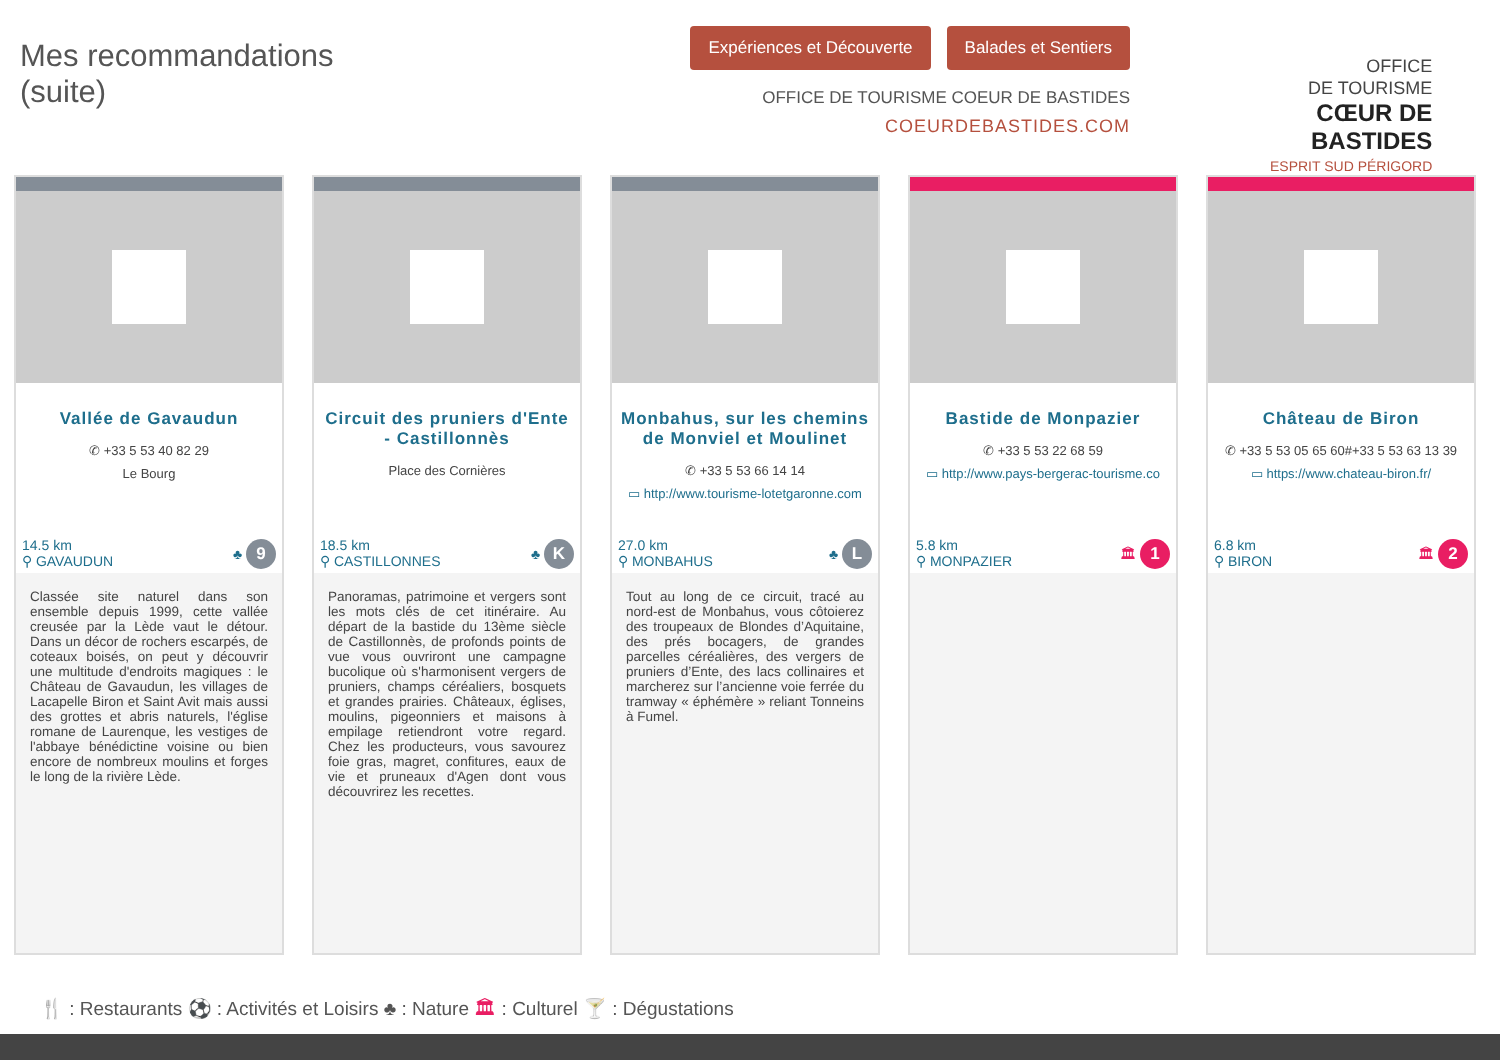Mes recommandations
(suite)
Expériences et Découverte Balades et Sentiers
OFFICE DE TOURISME COEUR DE BASTIDES
COEURDEBASTIDES.COM
OFFICE
DE TOURISME
CŒUR DE
BASTIDES
ESPRIT SUD PÉRIGORD
Vallée de Gavaudun
✆ +33 5 53 40 82 29
Le Bourg
14.5 km
⚲ GAVAUDUN ♣ 9
Classée site naturel dans son ensemble depuis 1999, cette vallée creusée par la Lède vaut le détour. Dans un décor de rochers escarpés, de coteaux boisés, on peut y découvrir une multitude d'endroits magiques : le Château de Gavaudun, les villages de Lacapelle Biron et Saint Avit mais aussi des grottes et abris naturels, l'église romane de Laurenque, les vestiges de l'abbaye bénédictine voisine ou bien encore de nombreux moulins et forges le long de la rivière Lède.
Circuit des pruniers d'Ente - Castillonnès
Place des Cornières
18.5 km
⚲ CASTILLONNES ♣ K
Panoramas, patrimoine et vergers sont les mots clés de cet itinéraire. Au départ de la bastide du 13ème siècle de Castillonnès, de profonds points de vue vous ouvriront une campagne bucolique où s'harmonisent vergers de pruniers, champs céréaliers, bosquets et grandes prairies. Châteaux, églises, moulins, pigeonniers et maisons à empilage retiendront votre regard. Chez les producteurs, vous savourez foie gras, magret, confitures, eaux de vie et pruneaux d'Agen dont vous découvrirez les recettes.
Monbahus, sur les chemins de Monviel et Moulinet
✆ +33 5 53 66 14 14
▭ http://www.tourisme-lotetgaronne.com
27.0 km
⚲ MONBAHUS ♣ L
Tout au long de ce circuit, tracé au nord-est de Monbahus, vous côtoierez des troupeaux de Blondes d’Aquitaine, des prés bocagers, de grandes parcelles céréalières, des vergers de pruniers d’Ente, des lacs collinaires et marcherez sur l’ancienne voie ferrée du tramway « éphémère » reliant Tonneins à Fumel.
Bastide de Monpazier
✆ +33 5 53 22 68 59
▭ http://www.pays-bergerac-tourisme.co
5.8 km
⚲ MONPAZIER 🏛 1
Château de Biron
✆ +33 5 53 05 65 60#+33 5 53 63 13 39
▭ https://www.chateau-biron.fr/
6.8 km
⚲ BIRON 🏛 2
🍴 : Restaurants ⚽ : Activités et Loisirs ♣ : Nature 🏛 : Culturel 🍸 : Dégustations